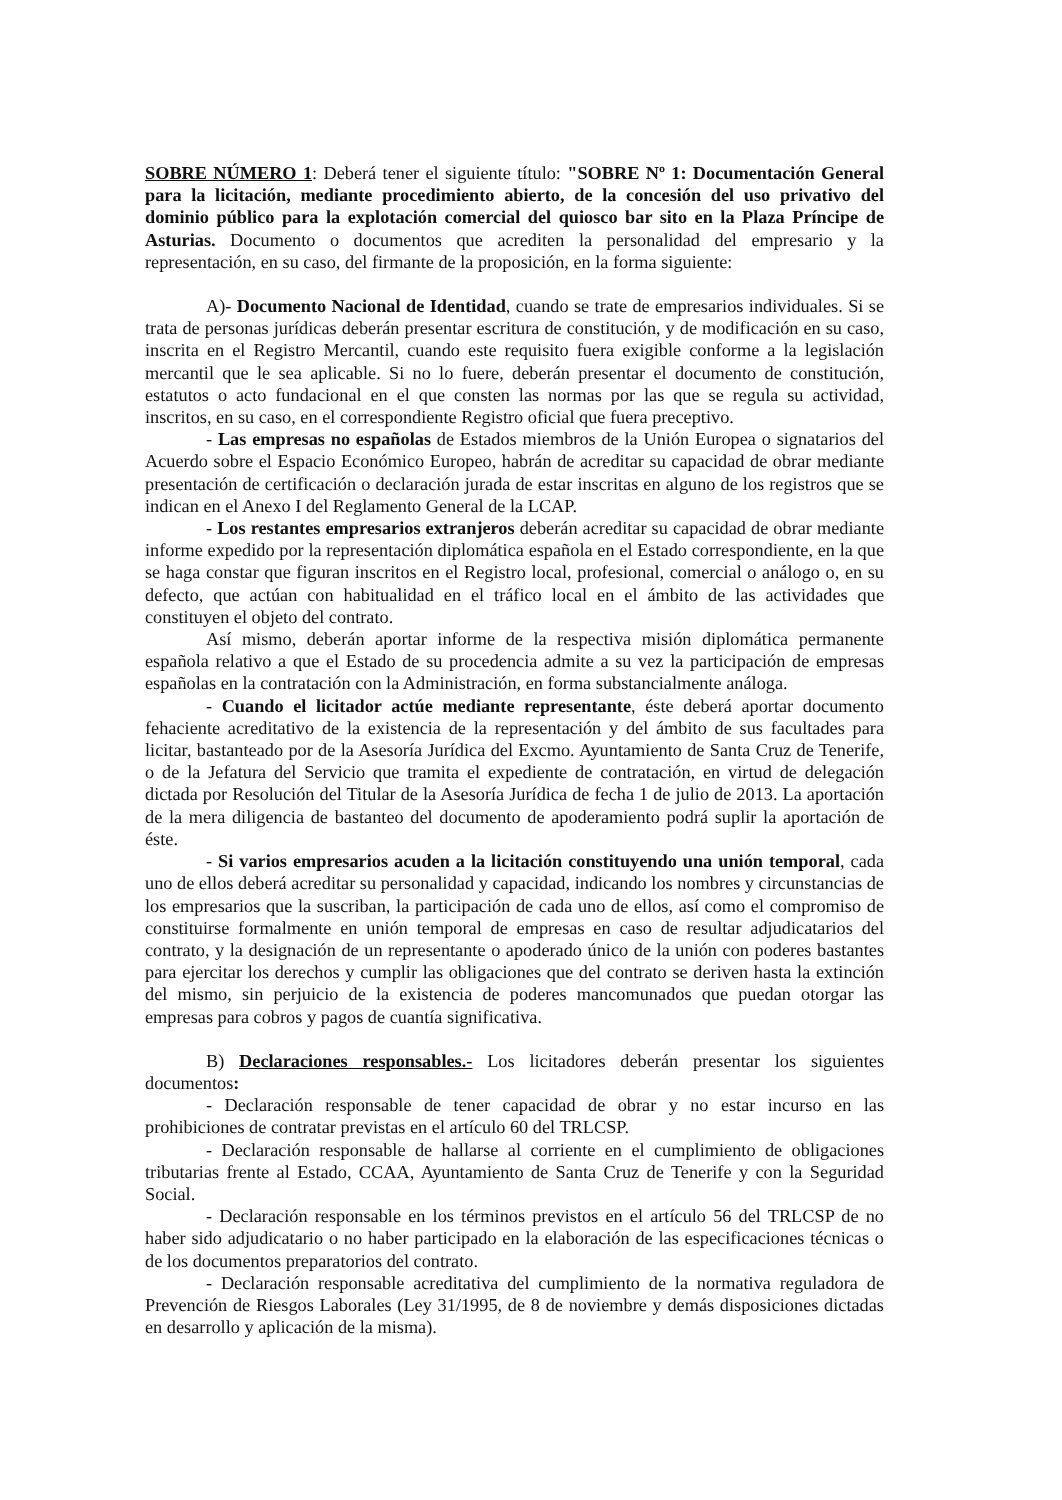SOBRE NÚMERO 1: Deberá tener el siguiente título: "SOBRE Nº 1: Documentación General para la licitación, mediante procedimiento abierto, de la concesión del uso privativo del dominio público para la explotación comercial del quiosco bar sito en la Plaza Príncipe de Asturias. Documento o documentos que acrediten la personalidad del empresario y la representación, en su caso, del firmante de la proposición, en la forma siguiente:
A)- Documento Nacional de Identidad, cuando se trate de empresarios individuales. Si se trata de personas jurídicas deberán presentar escritura de constitución, y de modificación en su caso, inscrita en el Registro Mercantil, cuando este requisito fuera exigible conforme a la legislación mercantil que le sea aplicable. Si no lo fuere, deberán presentar el documento de constitución, estatutos o acto fundacional en el que consten las normas por las que se regula su actividad, inscritos, en su caso, en el correspondiente Registro oficial que fuera preceptivo.
- Las empresas no españolas de Estados miembros de la Unión Europea o signatarios del Acuerdo sobre el Espacio Económico Europeo, habrán de acreditar su capacidad de obrar mediante presentación de certificación o declaración jurada de estar inscritas en alguno de los registros que se indican en el Anexo I del Reglamento General de la LCAP.
- Los restantes empresarios extranjeros deberán acreditar su capacidad de obrar mediante informe expedido por la representación diplomática española en el Estado correspondiente, en la que se haga constar que figuran inscritos en el Registro local, profesional, comercial o análogo o, en su defecto, que actúan con habitualidad en el tráfico local en el ámbito de las actividades que constituyen el objeto del contrato.
Así mismo, deberán aportar informe de la respectiva misión diplomática permanente española relativo a que el Estado de su procedencia admite a su vez la participación de empresas españolas en la contratación con la Administración, en forma substancialmente análoga.
- Cuando el licitador actúe mediante representante, éste deberá aportar documento fehaciente acreditativo de la existencia de la representación y del ámbito de sus facultades para licitar, bastanteado por de la Asesoría Jurídica del Excmo. Ayuntamiento de Santa Cruz de Tenerife, o de la Jefatura del Servicio que tramita el expediente de contratación, en virtud de delegación dictada por Resolución del Titular de la Asesoría Jurídica de fecha 1 de julio de 2013. La aportación de la mera diligencia de bastanteo del documento de apoderamiento podrá suplir la aportación de éste.
- Si varios empresarios acuden a la licitación constituyendo una unión temporal, cada uno de ellos deberá acreditar su personalidad y capacidad, indicando los nombres y circunstancias de los empresarios que la suscriban, la participación de cada uno de ellos, así como el compromiso de constituirse formalmente en unión temporal de empresas en caso de resultar adjudicatarios del contrato, y la designación de un representante o apoderado único de la unión con poderes bastantes para ejercitar los derechos y cumplir las obligaciones que del contrato se deriven hasta la extinción del mismo, sin perjuicio de la existencia de poderes mancomunados que puedan otorgar las empresas para cobros y pagos de cuantía significativa.
B) Declaraciones responsables.- Los licitadores deberán presentar los siguientes documentos:
- Declaración responsable de tener capacidad de obrar y no estar incurso en las prohibiciones de contratar previstas en el artículo 60 del TRLCSP.
- Declaración responsable de hallarse al corriente en el cumplimiento de obligaciones tributarias frente al Estado, CCAA, Ayuntamiento de Santa Cruz de Tenerife y con la Seguridad Social.
- Declaración responsable en los términos previstos en el artículo 56 del TRLCSP de no haber sido adjudicatario o no haber participado en la elaboración de las especificaciones técnicas o de los documentos preparatorios del contrato.
- Declaración responsable acreditativa del cumplimiento de la normativa reguladora de Prevención de Riesgos Laborales (Ley 31/1995, de 8 de noviembre y demás disposiciones dictadas en desarrollo y aplicación de la misma).